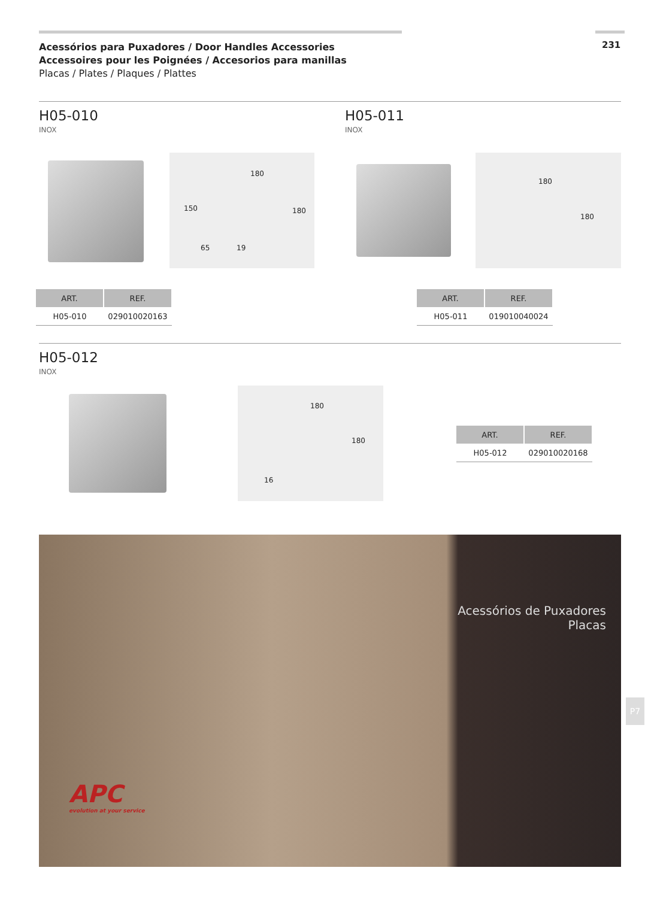Acessórios para Puxadores / Door Handles Accessories
Accessoires pour les Poignées / Accesorios para manillas
Placas / Plates / Plaques / Plattes
231
H05-010
INOX
H05-011
INOX
180
150
65 19
180
180
180
| ART. | REF. |
| --- | --- |
| H05-010 | 029010020163 |
| ART. | REF. |
| --- | --- |
| H05-011 | 019010040024 |
H05-012
INOX
180
180
16
| ART. | REF. |
| --- | --- |
| H05-012 | 029010020168 |
Acessórios de Puxadores
Placas
APC
evolution at your service
P7